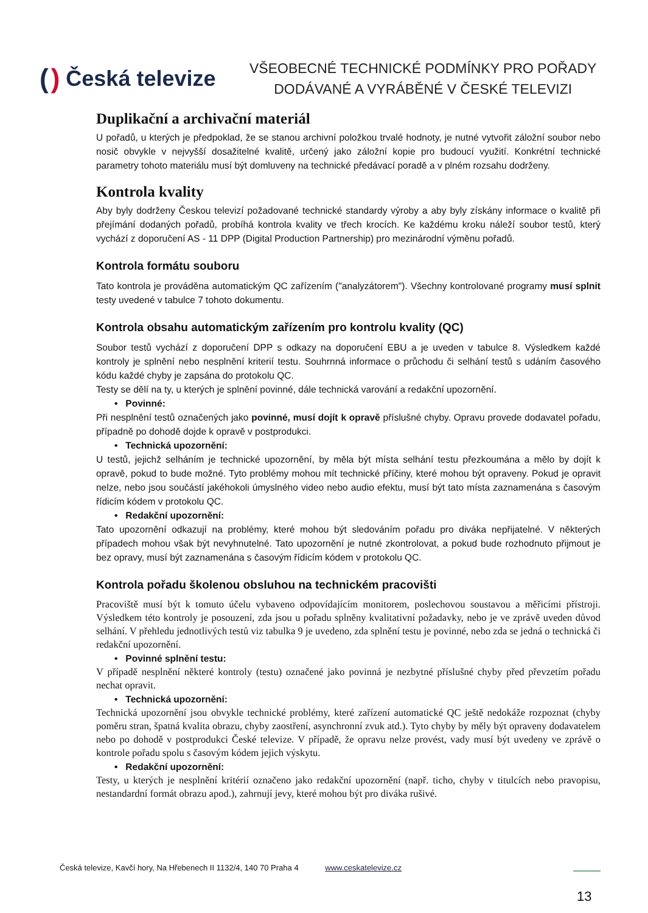() Česká televize
VŠEOBECNÉ TECHNICKÉ PODMÍNKY PRO POŘADY
DODÁVANÉ A VYRÁBĚNÉ V ČESKÉ TELEVIZI
Duplikační a archivační materiál
U pořadů, u kterých je předpoklad, že se stanou archivní položkou trvalé hodnoty, je nutné vytvořit záložní soubor nebo nosič obvykle v nejvyšší dosažitelné kvalitě, určený jako záložní kopie pro budoucí využití. Konkrétní technické parametry tohoto materiálu musí být domluveny na technické předávací poradě a v plném rozsahu dodrženy.
Kontrola kvality
Aby byly dodrženy Českou televizí požadované technické standardy výroby a aby byly získány informace o kvalitě při přejímání dodaných pořadů, probíhá kontrola kvality ve třech krocích. Ke každému kroku náleží soubor testů, který vychází z doporučení AS - 11 DPP (Digital Production Partnership) pro mezinárodní výměnu pořadů.
Kontrola formátu souboru
Tato kontrola je prováděna automatickým QC zařízením ("analyzátorem"). Všechny kontrolované programy musí splnit testy uvedené v tabulce 7 tohoto dokumentu.
Kontrola obsahu automatickým zařízením pro kontrolu kvality (QC)
Soubor testů vychází z doporučení DPP s odkazy na doporučení EBU a je uveden v tabulce 8. Výsledkem každé kontroly je splnění nebo nesplnění kriterií testu. Souhrnná informace o průchodu či selhání testů s udáním časového kódu každé chyby je zapsána do protokolu QC.
Testy se dělí na ty, u kterých je splnění povinné, dále technická varování a redakční upozornění.
• Povinné:
Při nesplnění testů označených jako povinné, musí dojít k opravě příslušné chyby. Opravu provede dodavatel pořadu, případně po dohodě dojde k opravě v postprodukci.
• Technická upozornění:
U testů, jejichž selháním je technické upozornění, by měla být místa selhání testu přezkoumána a mělo by dojít k opravě, pokud to bude možné. Tyto problémy mohou mít technické příčiny, které mohou být opraveny. Pokud je opravit nelze, nebo jsou součástí jakéhokoli úmyslného video nebo audio efektu, musí být tato místa zaznamenána s časovým řídicím kódem v protokolu QC.
• Redakční upozornění:
Tato upozornění odkazují na problémy, které mohou být sledováním pořadu pro diváka nepřijatelné. V některých případech mohou však být nevyhnutelné. Tato upozornění je nutné zkontrolovat, a pokud bude rozhodnuto přijmout je bez opravy, musí být zaznamenána s časovým řídicím kódem v protokolu QC.
Kontrola pořadu školenou obsluhou na technickém pracovišti
Pracoviště musí být k tomuto účelu vybaveno odpovídajícím monitorem, poslechovou soustavou a měřicími přístroji. Výsledkem této kontroly je posouzení, zda jsou u pořadu splněny kvalitativní požadavky, nebo je ve zprávě uveden důvod selhání. V přehledu jednotlivých testů viz tabulka 9 je uvedeno, zda splnění testu je povinné, nebo zda se jedná o technická či redakční upozornění.
• Povinné splnění testu:
V případě nesplnění některé kontroly (testu) označené jako povinná je nezbytné příslušné chyby před převzetím pořadu nechat opravit.
• Technická upozornění:
Technická upozornění jsou obvykle technické problémy, které zařízení automatické QC ještě nedokáže rozpoznat (chyby poměru stran, špatná kvalita obrazu, chyby zaostření, asynchronní zvuk atd.). Tyto chyby by měly být opraveny dodavatelem nebo po dohodě v postprodukci České televize. V případě, že opravu nelze provést, vady musí být uvedeny ve zprávě o kontrole pořadu spolu s časovým kódem jejich výskytu.
• Redakční upozornění:
Testy, u kterých je nesplnění kritérií označeno jako redakční upozornění (např. ticho, chyby v titulcích nebo pravopisu, nestandardní formát obrazu apod.), zahrnují jevy, které mohou být pro diváka rušivé.
Česká televize, Kavčí hory, Na Hřebenech II 1132/4, 140 70 Praha 4 www.ceskatelevize.cz
13